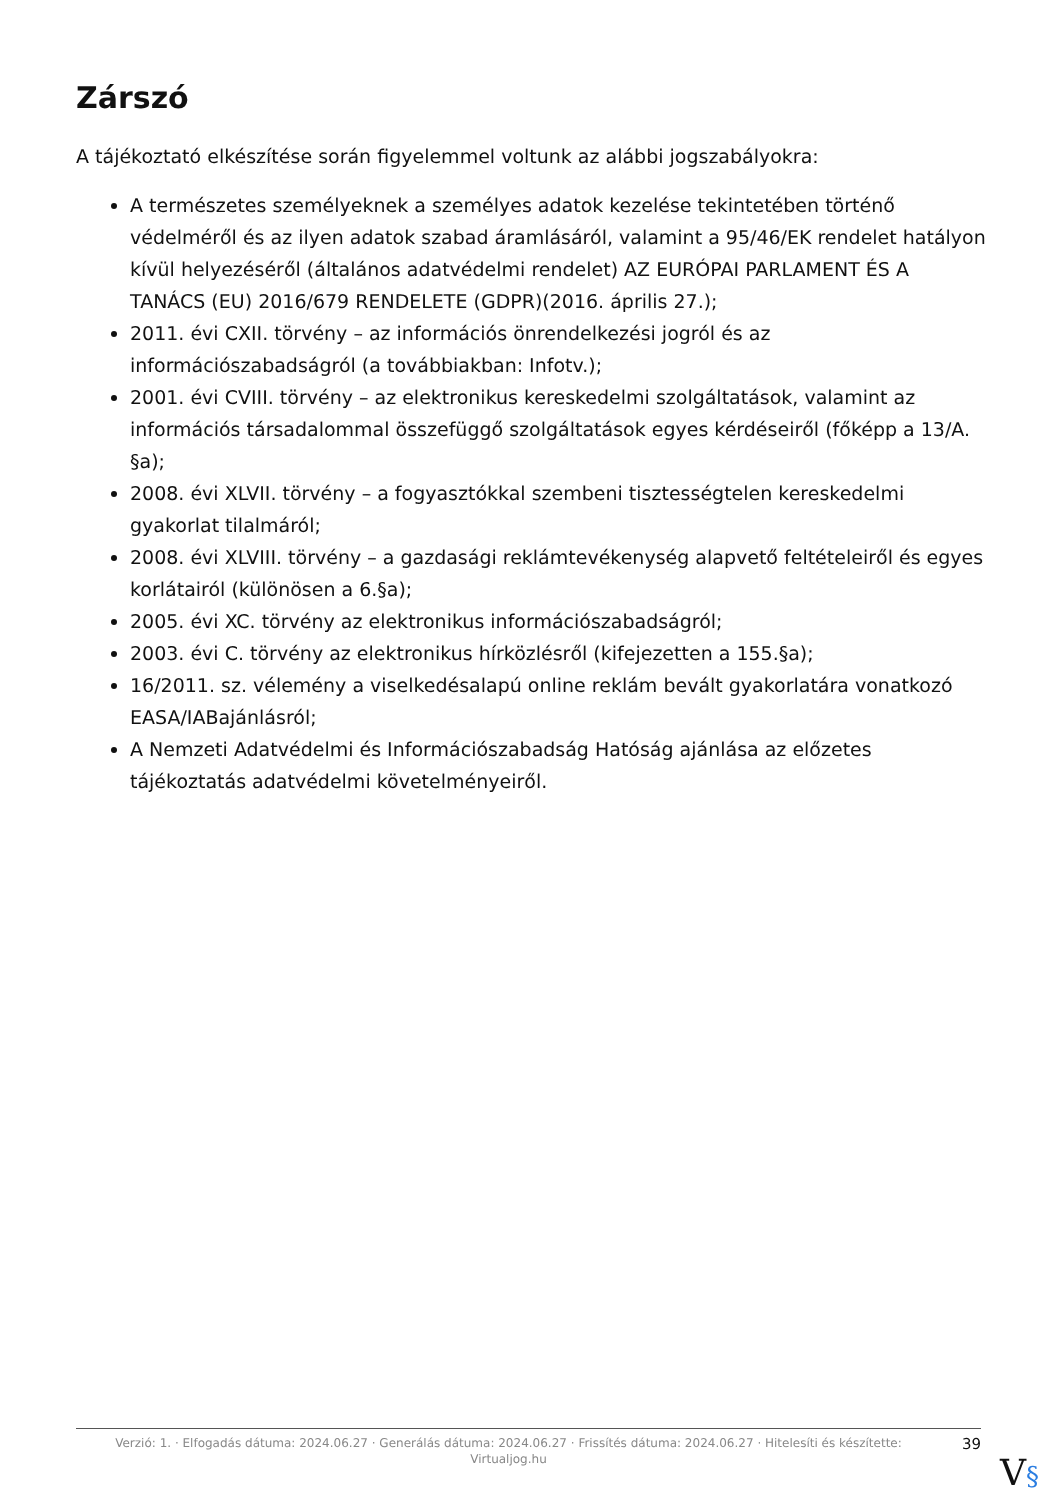Zárszó
A tájékoztató elkészítése során figyelemmel voltunk az alábbi jogszabályokra:
A természetes személyeknek a személyes adatok kezelése tekintetében történő védelméről és az ilyen adatok szabad áramlásáról, valamint a 95/46/EK rendelet hatályon kívül helyezéséről (általános adatvédelmi rendelet) AZ EURÓPAI PARLAMENT ÉS A TANÁCS (EU) 2016/679 RENDELETE (GDPR)(2016. április 27.);
2011. évi CXII. törvény – az információs önrendelkezési jogról és az információszabadságról (a továbbiakban: Infotv.);
2001. évi CVIII. törvény – az elektronikus kereskedelmi szolgáltatások, valamint az információs társadalommal összefüggő szolgáltatások egyes kérdéseiről (főképp a 13/A. §a);
2008. évi XLVII. törvény – a fogyasztókkal szembeni tisztességtelen kereskedelmi gyakorlat tilalmáról;
2008. évi XLVIII. törvény – a gazdasági reklámtevékenység alapvető feltételeiről és egyes korlátairól (különösen a 6.§a);
2005. évi XC. törvény az elektronikus információszabadságról;
2003. évi C. törvény az elektronikus hírközlésről (kifejezetten a 155.§a);
16/2011. sz. vélemény a viselkedésalapú online reklám bevált gyakorlatára vonatkozó EASA/IABajánlásról;
A Nemzeti Adatvédelmi és Információszabadság Hatóság ajánlása az előzetes tájékoztatás adatvédelmi követelményeiről.
Verzió: 1. · Elfogadás dátuma: 2024.06.27 · Generálás dátuma: 2024.06.27 · Frissítés dátuma: 2024.06.27 · Hitelesíti és készítette: Virtualjog.hu
39
V§